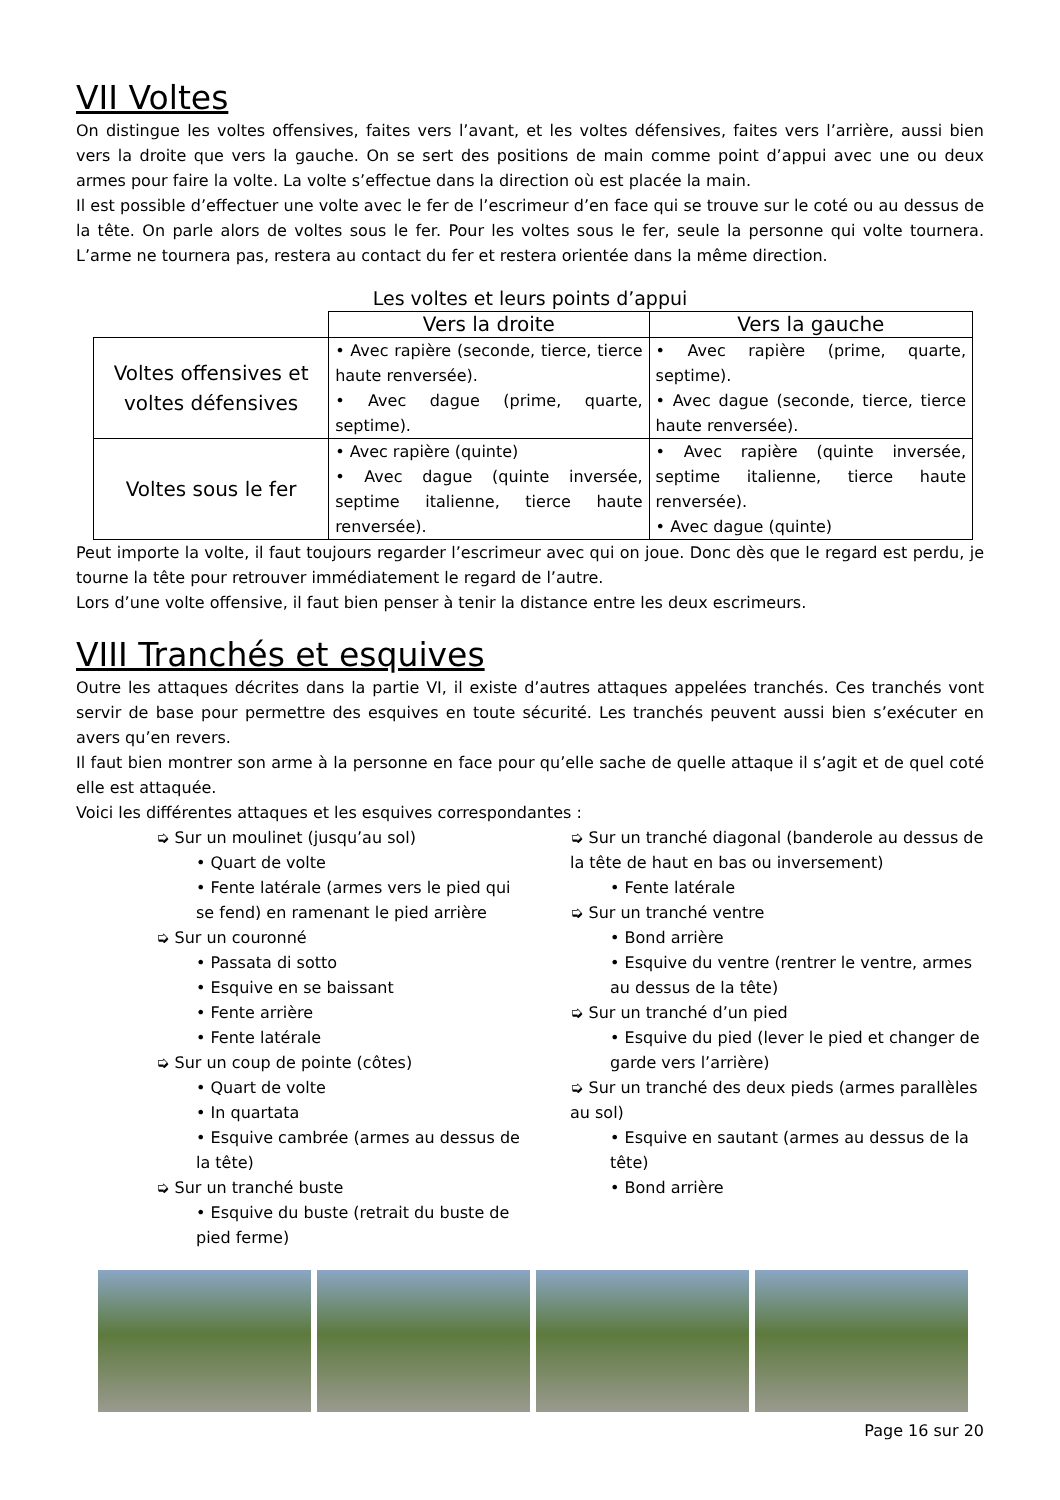VII Voltes
On distingue les voltes offensives, faites vers l’avant, et les voltes défensives, faites vers l’arrière, aussi bien vers la droite que vers la gauche. On se sert des positions de main comme point d’appui avec une ou deux armes pour faire la volte. La volte s’effectue dans la direction où est placée la main.
Il est possible d’effectuer une volte avec le fer de l’escrimeur d’en face qui se trouve sur le coté ou au dessus de la tête. On parle alors de voltes sous le fer. Pour les voltes sous le fer, seule la personne qui volte tournera. L’arme ne tournera pas, restera au contact du fer et restera orientée dans la même direction.
Les voltes et leurs points d’appui
| | Vers la droite | Vers la gauche |
| --- | --- | --- |
| Voltes offensives et voltes défensives | • Avec rapière (seconde, tierce, tierce haute renversée). • Avec dague (prime, quarte, septime). | • Avec rapière (prime, quarte, septime). • Avec dague (seconde, tierce, tierce haute renversée). |
| Voltes sous le fer | • Avec rapière (quinte) • Avec dague (quinte inversée, septime italienne, tierce haute renversée). | • Avec rapière (quinte inversée, septime italienne, tierce haute renversée). • Avec dague (quinte) |
Peut importe la volte, il faut toujours regarder l’escrimeur avec qui on joue. Donc dès que le regard est perdu, je tourne la tête pour retrouver immédiatement le regard de l’autre.
Lors d’une volte offensive, il faut bien penser à tenir la distance entre les deux escrimeurs.
VIII Tranchés et esquives
Outre les attaques décrites dans la partie VI, il existe d’autres attaques appelées tranchés. Ces tranchés vont servir de base pour permettre des esquives en toute sécurité. Les tranchés peuvent aussi bien s’exécuter en avers qu’en revers.
Il faut bien montrer son arme à la personne en face pour qu’elle sache de quelle attaque il s’agit et de quel coté elle est attaquée.
Voici les différentes attaques et les esquives correspondantes :
➭ Sur un moulinet (jusqu’au sol)
• Quart de volte
• Fente latérale (armes vers le pied qui se fend) en ramenant le pied arrière
➭ Sur un couronné
• Passata di sotto
• Esquive en se baissant
• Fente arrière
• Fente latérale
➭ Sur un coup de pointe (côtes)
• Quart de volte
• In quartata
• Esquive cambrée (armes au dessus de la tête)
➭ Sur un tranché buste
• Esquive du buste (retrait du buste de pied ferme)
➭ Sur un tranché diagonal (banderole au dessus de la tête de haut en bas ou inversement)
• Fente latérale
➭ Sur un tranché ventre
• Bond arrière
• Esquive du ventre (rentrer le ventre, armes au dessus de la tête)
➭ Sur un tranché d’un pied
• Esquive du pied (lever le pied et changer de garde vers l’arrière)
➭ Sur un tranché des deux pieds (armes parallèles au sol)
• Esquive en sautant (armes au dessus de la tête)
• Bond arrière
Page 16 sur 20